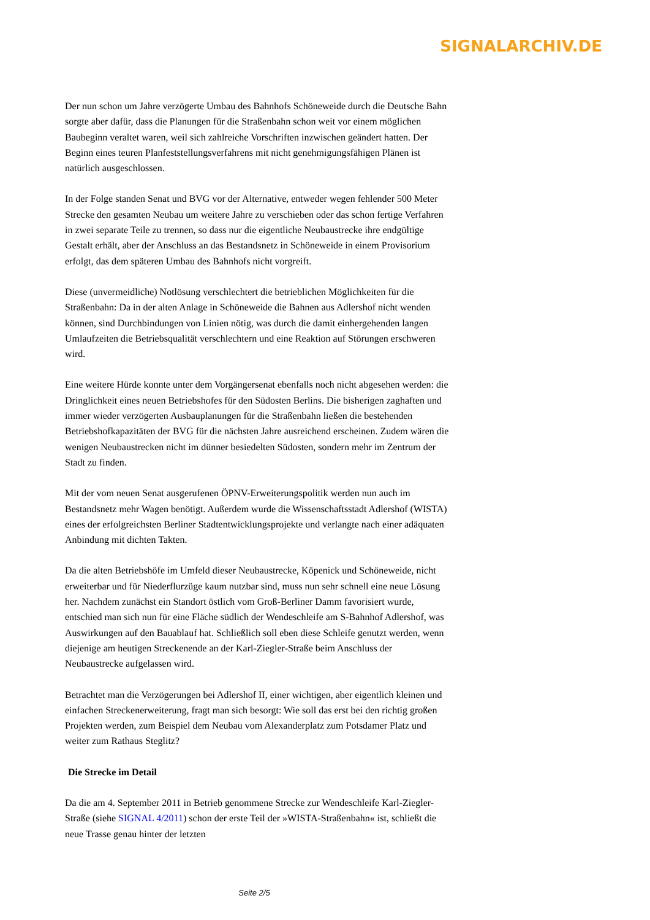SIGNALARCHIV.DE
Der nun schon um Jahre verzögerte Umbau des Bahnhofs Schöneweide durch die Deutsche Bahn sorgte aber dafür, dass die Planungen für die Straßenbahn schon weit vor einem möglichen Baubeginn veraltet waren, weil sich zahlreiche Vorschriften inzwischen geändert hatten. Der Beginn eines teuren Planfeststellungsverfahrens mit nicht genehmigungsfähigen Plänen ist natürlich ausgeschlossen.
In der Folge standen Senat und BVG vor der Alternative, entweder wegen fehlender 500 Meter Strecke den gesamten Neubau um weitere Jahre zu verschieben oder das schon fertige Verfahren in zwei separate Teile zu trennen, so dass nur die eigentliche Neubaustrecke ihre endgültige Gestalt erhält, aber der Anschluss an das Bestandsnetz in Schöneweide in einem Provisorium erfolgt, das dem späteren Umbau des Bahnhofs nicht vorgreift.
Diese (unvermeidliche) Notlösung verschlechtert die betrieblichen Möglichkeiten für die Straßenbahn: Da in der alten Anlage in Schöneweide die Bahnen aus Adlershof nicht wenden können, sind Durchbindungen von Linien nötig, was durch die damit einhergehenden langen Umlaufzeiten die Betriebsqualität verschlechtern und eine Reaktion auf Störungen erschweren wird.
Eine weitere Hürde konnte unter dem Vorgängersenat ebenfalls noch nicht abgesehen werden: die Dringlichkeit eines neuen Betriebshofes für den Südosten Berlins. Die bisherigen zaghaften und immer wieder verzögerten Ausbauplanungen für die Straßenbahn ließen die bestehenden Betriebshofkapazitäten der BVG für die nächsten Jahre ausreichend erscheinen. Zudem wären die wenigen Neubaustrecken nicht im dünner besiedelten Südosten, sondern mehr im Zentrum der Stadt zu finden.
Mit der vom neuen Senat ausgerufenen ÖPNV-Erweiterungspolitik werden nun auch im Bestandsnetz mehr Wagen benötigt. Außerdem wurde die Wissenschaftsstadt Adlershof (WISTA) eines der erfolgreichsten Berliner Stadtentwicklungsprojekte und verlangte nach einer adäquaten Anbindung mit dichten Takten.
Da die alten Betriebshöfe im Umfeld dieser Neubaustrecke, Köpenick und Schöneweide, nicht erweiterbar und für Niederflurzüge kaum nutzbar sind, muss nun sehr schnell eine neue Lösung her. Nachdem zunächst ein Standort östlich vom Groß-Berliner Damm favorisiert wurde, entschied man sich nun für eine Fläche südlich der Wendeschleife am S-Bahnhof Adlershof, was Auswirkungen auf den Bauablauf hat. Schließlich soll eben diese Schleife genutzt werden, wenn diejenige am heutigen Streckenende an der Karl-Ziegler-Straße beim Anschluss der Neubaustrecke aufgelassen wird.
Betrachtet man die Verzögerungen bei Adlershof II, einer wichtigen, aber eigentlich kleinen und einfachen Streckenerweiterung, fragt man sich besorgt: Wie soll das erst bei den richtig großen Projekten werden, zum Beispiel dem Neubau vom Alexanderplatz zum Potsdamer Platz und weiter zum Rathaus Steglitz?
Die Strecke im Detail
Da die am 4. September 2011 in Betrieb genommene Strecke zur Wendeschleife Karl-Ziegler-Straße (siehe SIGNAL 4/2011) schon der erste Teil der »WISTA-Straßenbahn« ist, schließt die neue Trasse genau hinter der letzten
Seite 2/5